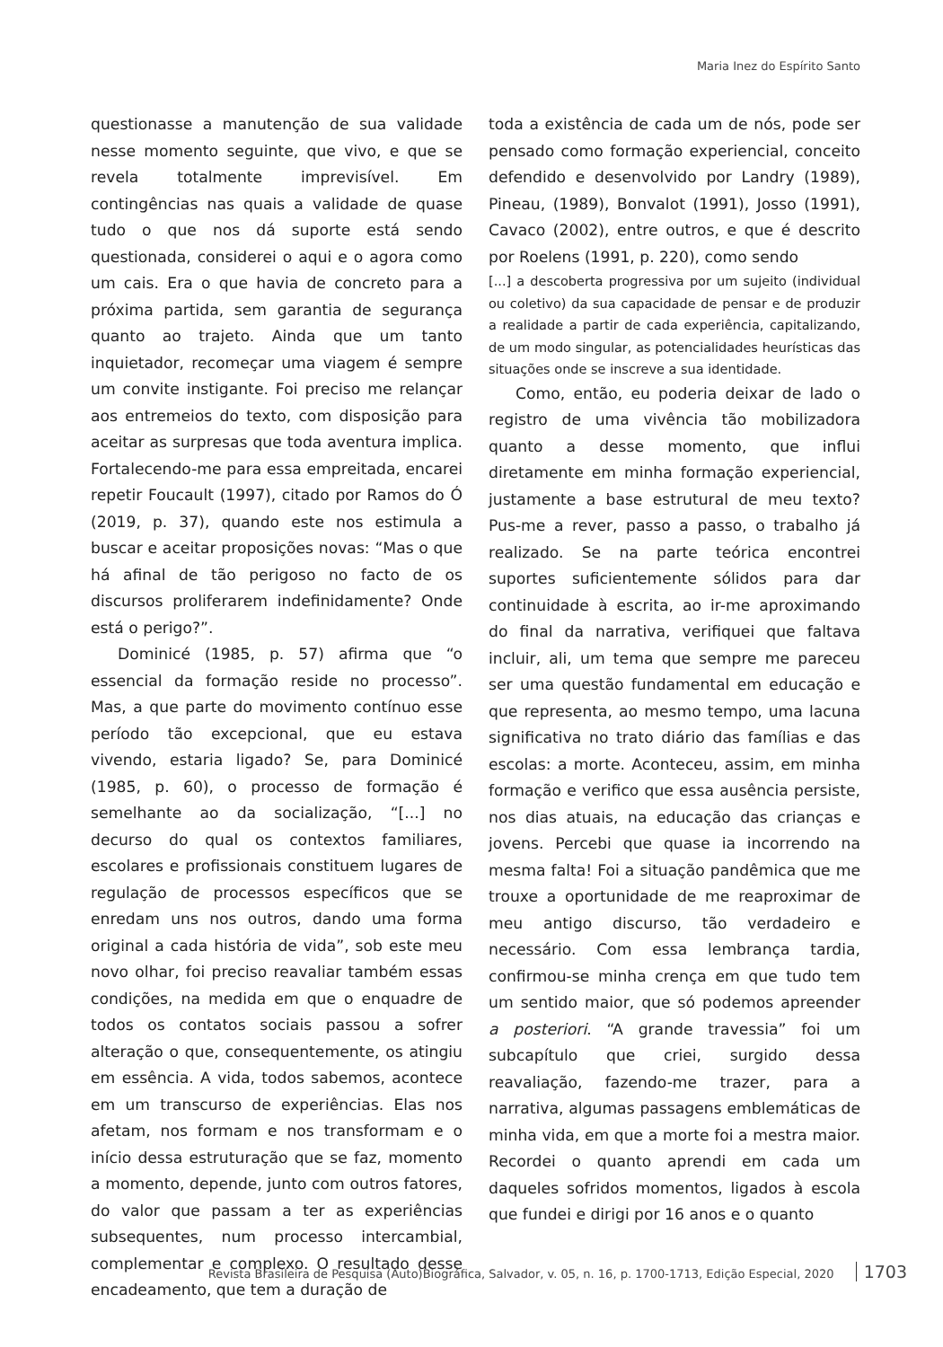Maria Inez do Espírito Santo
questionasse a manutenção de sua validade nesse momento seguinte, que vivo, e que se revela totalmente imprevisível. Em contingências nas quais a validade de quase tudo o que nos dá suporte está sendo questionada, considerei o aqui e o agora como um cais. Era o que havia de concreto para a próxima partida, sem garantia de segurança quanto ao trajeto. Ainda que um tanto inquietador, recomeçar uma viagem é sempre um convite instigante. Foi preciso me relançar aos entremeios do texto, com disposição para aceitar as surpresas que toda aventura implica. Fortalecendo-me para essa empreitada, encarei repetir Foucault (1997), citado por Ramos do Ó (2019, p. 37), quando este nos estimula a buscar e aceitar proposições novas: “Mas o que há afinal de tão perigoso no facto de os discursos proliferarem indefinidamente? Onde está o perigo?”.
Dominicé (1985, p. 57) afirma que “o essencial da formação reside no processo”. Mas, a que parte do movimento contínuo esse período tão excepcional, que eu estava vivendo, estaria ligado? Se, para Dominicé (1985, p. 60), o processo de formação é semelhante ao da socialização, “[...] no decurso do qual os contextos familiares, escolares e profissionais constituem lugares de regulação de processos específicos que se enredam uns nos outros, dando uma forma original a cada história de vida”, sob este meu novo olhar, foi preciso reavaliar também essas condições, na medida em que o enquadre de todos os contatos sociais passou a sofrer alteração o que, consequentemente, os atingiu em essência. A vida, todos sabemos, acontece em um transcurso de experiências. Elas nos afetam, nos formam e nos transformam e o início dessa estruturação que se faz, momento a momento, depende, junto com outros fatores, do valor que passam a ter as experiências subsequentes, num processo intercambial, complementar e complexo. O resultado desse encadeamento, que tem a duração de
toda a existência de cada um de nós, pode ser pensado como formação experiencial, conceito defendido e desenvolvido por Landry (1989), Pineau, (1989), Bonvalot (1991), Josso (1991), Cavaco (2002), entre outros, e que é descrito por Roelens (1991, p. 220), como sendo
[...] a descoberta progressiva por um sujeito (individual ou coletivo) da sua capacidade de pensar e de produzir a realidade a partir de cada experiência, capitalizando, de um modo singular, as potencialidades heurísticas das situações onde se inscreve a sua identidade.
Como, então, eu poderia deixar de lado o registro de uma vivência tão mobilizadora quanto a desse momento, que influi diretamente em minha formação experiencial, justamente a base estrutural de meu texto? Pus-me a rever, passo a passo, o trabalho já realizado. Se na parte teórica encontrei suportes suficientemente sólidos para dar continuidade à escrita, ao ir-me aproximando do final da narrativa, verifiquei que faltava incluir, ali, um tema que sempre me pareceu ser uma questão fundamental em educação e que representa, ao mesmo tempo, uma lacuna significativa no trato diário das famílias e das escolas: a morte. Aconteceu, assim, em minha formação e verifico que essa ausência persiste, nos dias atuais, na educação das crianças e jovens. Percebi que quase ia incorrendo na mesma falta! Foi a situação pandêmica que me trouxe a oportunidade de me reaproximar de meu antigo discurso, tão verdadeiro e necessário. Com essa lembrança tardia, confirmou-se minha crença em que tudo tem um sentido maior, que só podemos apreender a posteriori. “A grande travessia” foi um subcapítulo que criei, surgido dessa reavaliação, fazendo-me trazer, para a narrativa, algumas passagens emblemáticas de minha vida, em que a morte foi a mestra maior. Recordei o quanto aprendi em cada um daqueles sofridos momentos, ligados à escola que fundei e dirigi por 16 anos e o quanto
Revista Brasileira de Pesquisa (Auto)Biográfica, Salvador, v. 05, n. 16, p. 1700-1713, Edição Especial, 2020 1703